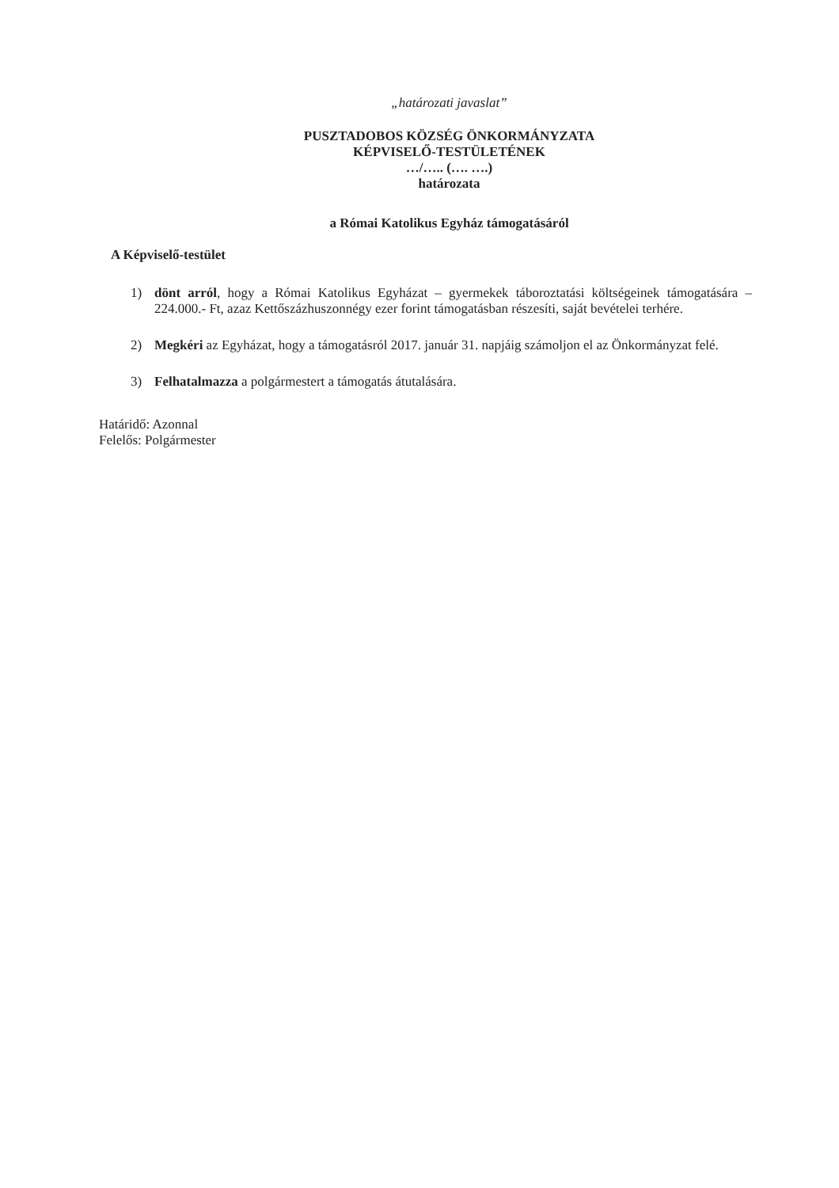„határozati javaslat”
PUSZTADOBOS KÖZSÉG ÖNKORMÁNYZATA
KÉPVISELŐ-TESTÜLETÉNEK
…/….. (…. ….)
határozata
a Római Katolikus Egyház támogatásáról
A Képviselő-testület
1) dönt arról, hogy a Római Katolikus Egyházat – gyermekek táboroztatási költségeinek támogatására – 224.000.- Ft, azaz Kettőszázhuszonnégy ezer forint támogatásban részesíti, saját bevételei terhére.
2) Megkéri az Egyházat, hogy a támogatásról 2017. január 31. napjáig számoljon el az Önkormányzat felé.
3) Felhatalmazza a polgármestert a támogatás átutalására.
Határidő: Azonnal
Felelős: Polgármester